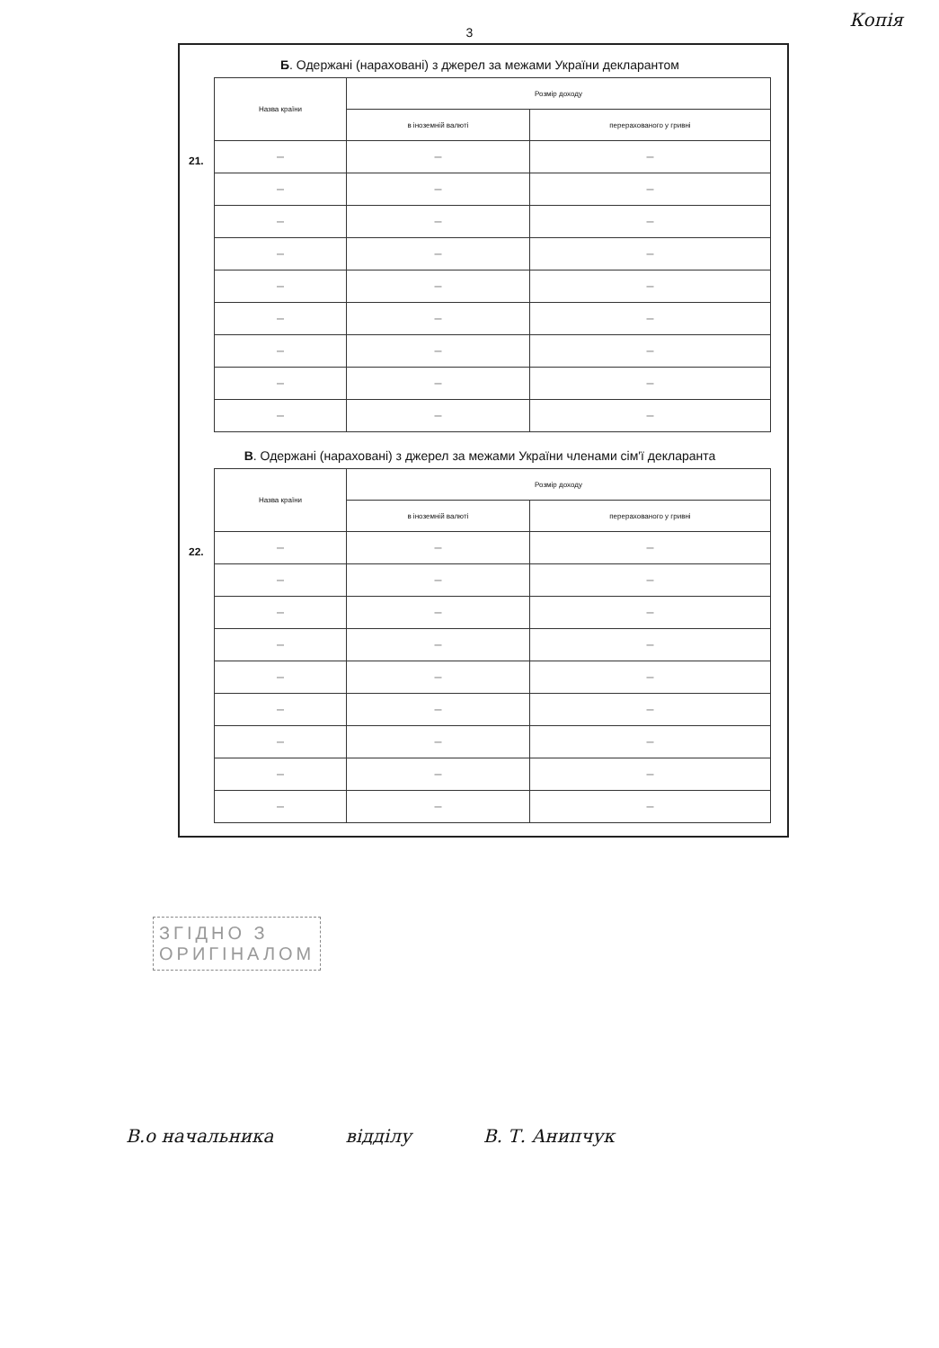Копія
3
Б. Одержані (нараховані) з джерел за межами України декларантом
21.
| Назва країни | Розмір доходу | |
| --- | --- | --- |
| | в іноземній валюті | перерахованого у гривні |
| — | — | — |
| — | — | — |
| — | — | — |
| — | — | — |
| — | — | — |
| — | — | — |
| — | — | — |
| — | — | — |
| — | — | — |
В. Одержані (нараховані) з джерел за межами України членами сім'ї декларанта
22.
| Назва країни | Розмір доходу | |
| --- | --- | --- |
| | в іноземній валюті | перерахованого у гривні |
| — | — | — |
| — | — | — |
| — | — | — |
| — | — | — |
| — | — | — |
| — | — | — |
| — | — | — |
| — | — | — |
| — | — | — |
ЗГІДНО З
ОРИГІНАЛОМ
В.о начальника відділу В. Т. Анипчук